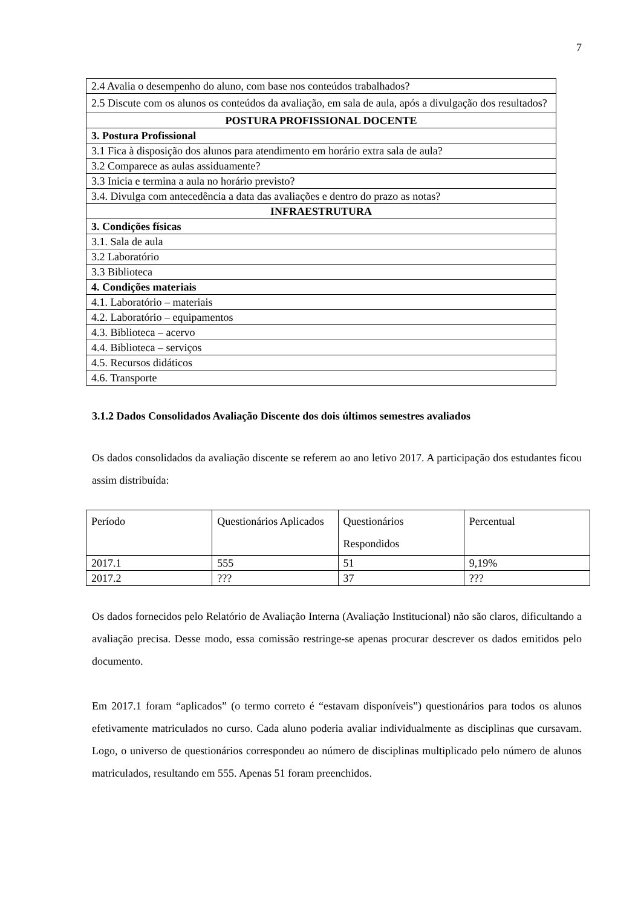7
| 2.4 Avalia o desempenho do aluno, com base nos conteúdos trabalhados? |
| 2.5 Discute com os alunos os conteúdos da avaliação, em sala de aula, após a divulgação dos resultados? |
| POSTURA PROFISSIONAL DOCENTE |
| 3. Postura Profissional |
| 3.1 Fica à disposição dos alunos para atendimento em horário extra sala de aula? |
| 3.2 Comparece as aulas assiduamente? |
| 3.3 Inicia e termina a aula no horário previsto? |
| 3.4. Divulga com antecedência a data das avaliações e dentro do prazo as notas? |
| INFRAESTRUTURA |
| 3. Condições físicas |
| 3.1. Sala de aula |
| 3.2 Laboratório |
| 3.3 Biblioteca |
| 4. Condições materiais |
| 4.1. Laboratório – materiais |
| 4.2. Laboratório – equipamentos |
| 4.3. Biblioteca – acervo |
| 4.4. Biblioteca – serviços |
| 4.5. Recursos didáticos |
| 4.6. Transporte |
3.1.2 Dados Consolidados Avaliação Discente dos dois últimos semestres avaliados
Os dados consolidados da avaliação discente se referem ao ano letivo 2017. A participação dos estudantes ficou assim distribuída:
| Período | Questionários Aplicados | Questionários Respondidos | Percentual |
| 2017.1 | 555 | 51 | 9,19% |
| 2017.2 | ??? | 37 | ??? |
Os dados fornecidos pelo Relatório de Avaliação Interna (Avaliação Institucional) não são claros, dificultando a avaliação precisa. Desse modo, essa comissão restringe-se apenas procurar descrever os dados emitidos pelo documento.
Em 2017.1 foram “aplicados” (o termo correto é “estavam disponíveis”) questionários para todos os alunos efetivamente matriculados no curso. Cada aluno poderia avaliar individualmente as disciplinas que cursavam. Logo, o universo de questionários correspondeu ao número de disciplinas multiplicado pelo número de alunos matriculados, resultando em 555. Apenas 51 foram preenchidos.